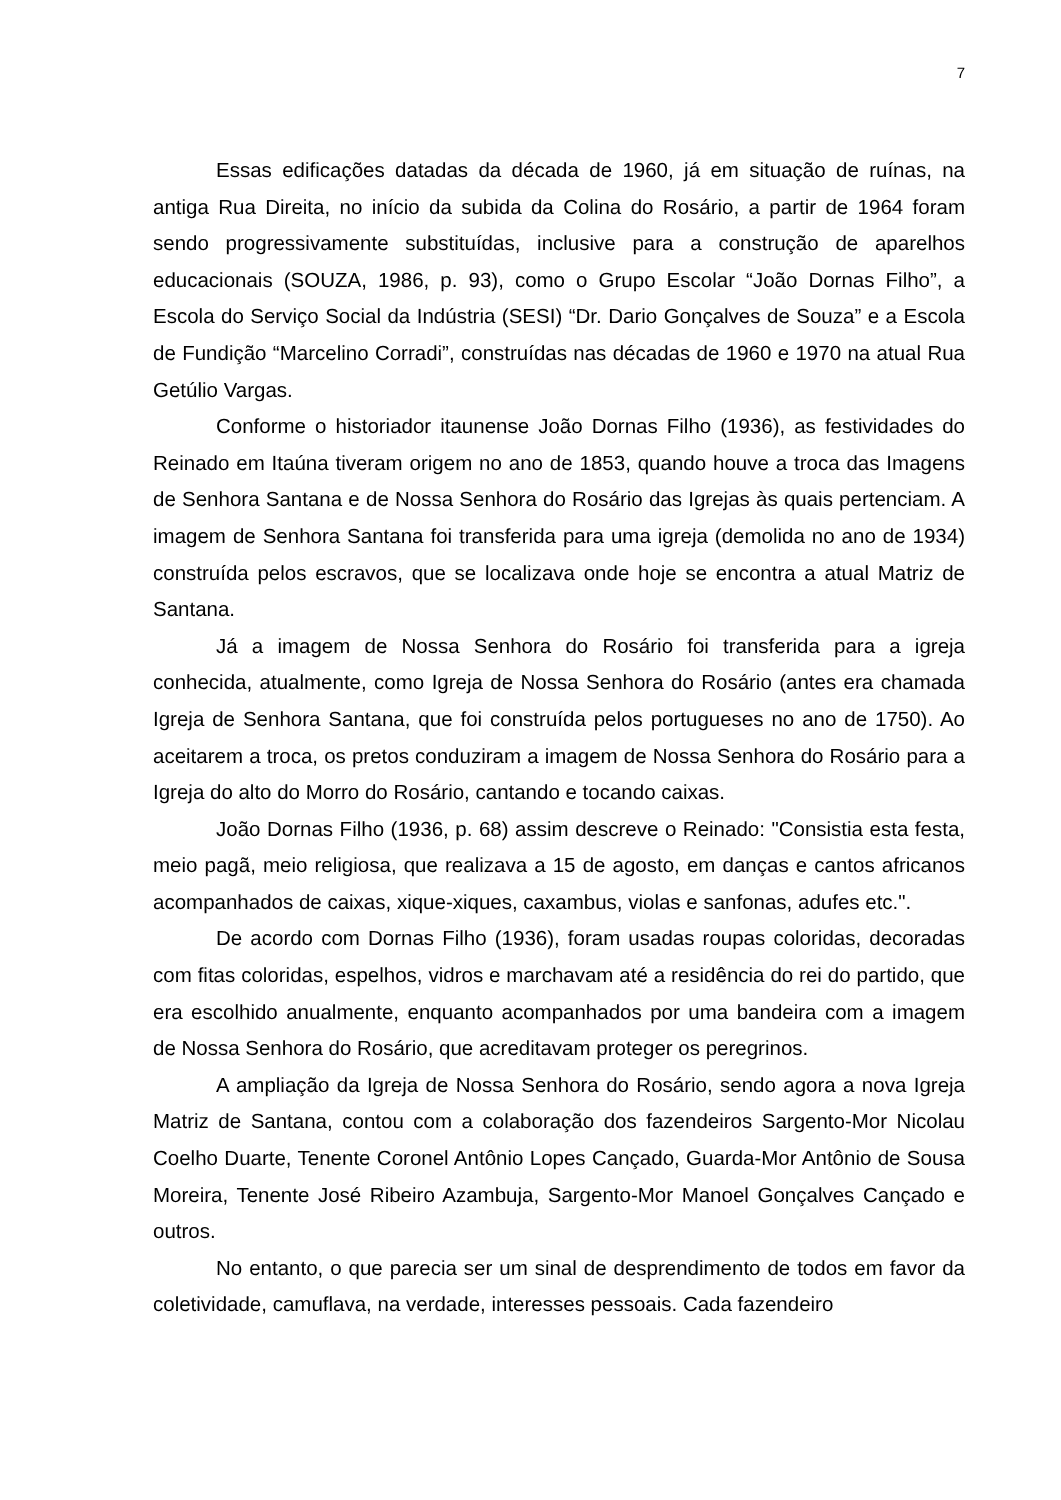7
Essas edificações datadas da década de 1960, já em situação de ruínas, na antiga Rua Direita, no início da subida da Colina do Rosário, a partir de 1964 foram sendo progressivamente substituídas, inclusive para a construção de aparelhos educacionais (SOUZA, 1986, p. 93), como o Grupo Escolar “João Dornas Filho”, a Escola do Serviço Social da Indústria (SESI) “Dr. Dario Gonçalves de Souza” e a Escola de Fundição “Marcelino Corradi”, construídas nas décadas de 1960 e 1970 na atual Rua Getúlio Vargas.
Conforme o historiador itaunense João Dornas Filho (1936), as festividades do Reinado em Itaúna tiveram origem no ano de 1853, quando houve a troca das Imagens de Senhora Santana e de Nossa Senhora do Rosário das Igrejas às quais pertenciam. A imagem de Senhora Santana foi transferida para uma igreja (demolida no ano de 1934) construída pelos escravos, que se localizava onde hoje se encontra a atual Matriz de Santana.
Já a imagem de Nossa Senhora do Rosário foi transferida para a igreja conhecida, atualmente, como Igreja de Nossa Senhora do Rosário (antes era chamada Igreja de Senhora Santana, que foi construída pelos portugueses no ano de 1750). Ao aceitarem a troca, os pretos conduziram a imagem de Nossa Senhora do Rosário para a Igreja do alto do Morro do Rosário, cantando e tocando caixas.
João Dornas Filho (1936, p. 68) assim descreve o Reinado: "Consistia esta festa, meio pagã, meio religiosa, que realizava a 15 de agosto, em danças e cantos africanos acompanhados de caixas, xique-xiques, caxambus, violas e sanfonas, adufes etc.".
De acordo com Dornas Filho (1936), foram usadas roupas coloridas, decoradas com fitas coloridas, espelhos, vidros e marchavam até a residência do rei do partido, que era escolhido anualmente, enquanto acompanhados por uma bandeira com a imagem de Nossa Senhora do Rosário, que acreditavam proteger os peregrinos.
A ampliação da Igreja de Nossa Senhora do Rosário, sendo agora a nova Igreja Matriz de Santana, contou com a colaboração dos fazendeiros Sargento-Mor Nicolau Coelho Duarte, Tenente Coronel Antônio Lopes Cançado, Guarda-Mor Antônio de Sousa Moreira, Tenente José Ribeiro Azambuja, Sargento-Mor Manoel Gonçalves Cançado e outros.
No entanto, o que parecia ser um sinal de desprendimento de todos em favor da coletividade, camuflava, na verdade, interesses pessoais. Cada fazendeiro